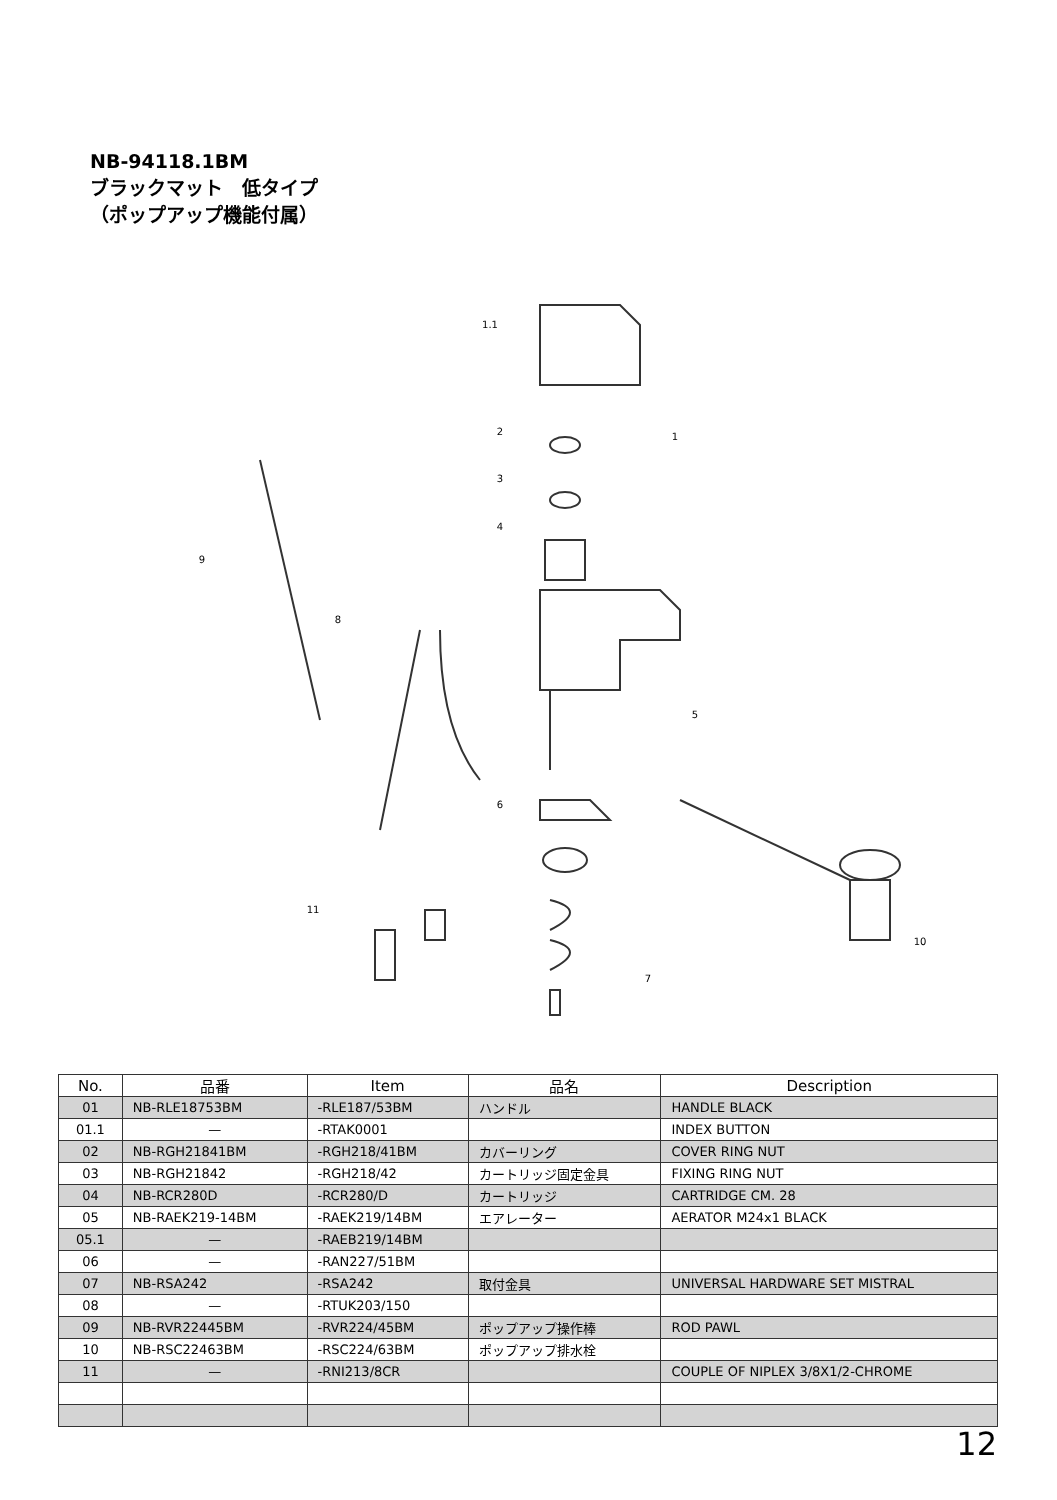NB-94118.1BM
ブラックマット　低タイプ
（ポップアップ機能付属）
1.1
1
2
3
4
5
6
7
8
9
10
11
| No. | 品番 | Item | 品名 | Description |
| --- | --- | --- | --- | --- |
| 01 | NB-RLE18753BM | -RLE187/53BM | ハンドル | HANDLE BLACK |
| 01.1 | — | -RTAK0001 | | INDEX BUTTON |
| 02 | NB-RGH21841BM | -RGH218/41BM | カバーリング | COVER RING NUT |
| 03 | NB-RGH21842 | -RGH218/42 | カートリッジ固定金具 | FIXING RING NUT |
| 04 | NB-RCR280D | -RCR280/D | カートリッジ | CARTRIDGE CM. 28 |
| 05 | NB-RAEK219-14BM | -RAEK219/14BM | エアレーター | AERATOR M24x1 BLACK |
| 05.1 | — | -RAEB219/14BM | | |
| 06 | — | -RAN227/51BM | | |
| 07 | NB-RSA242 | -RSA242 | 取付金具 | UNIVERSAL HARDWARE SET MISTRAL |
| 08 | — | -RTUK203/150 | | |
| 09 | NB-RVR22445BM | -RVR224/45BM | ポップアップ操作棒 | ROD PAWL |
| 10 | NB-RSC22463BM | -RSC224/63BM | ポップアップ排水栓 | |
| 11 | — | -RNI213/8CR | | COUPLE OF NIPLEX 3/8X1/2-CHROME |
12